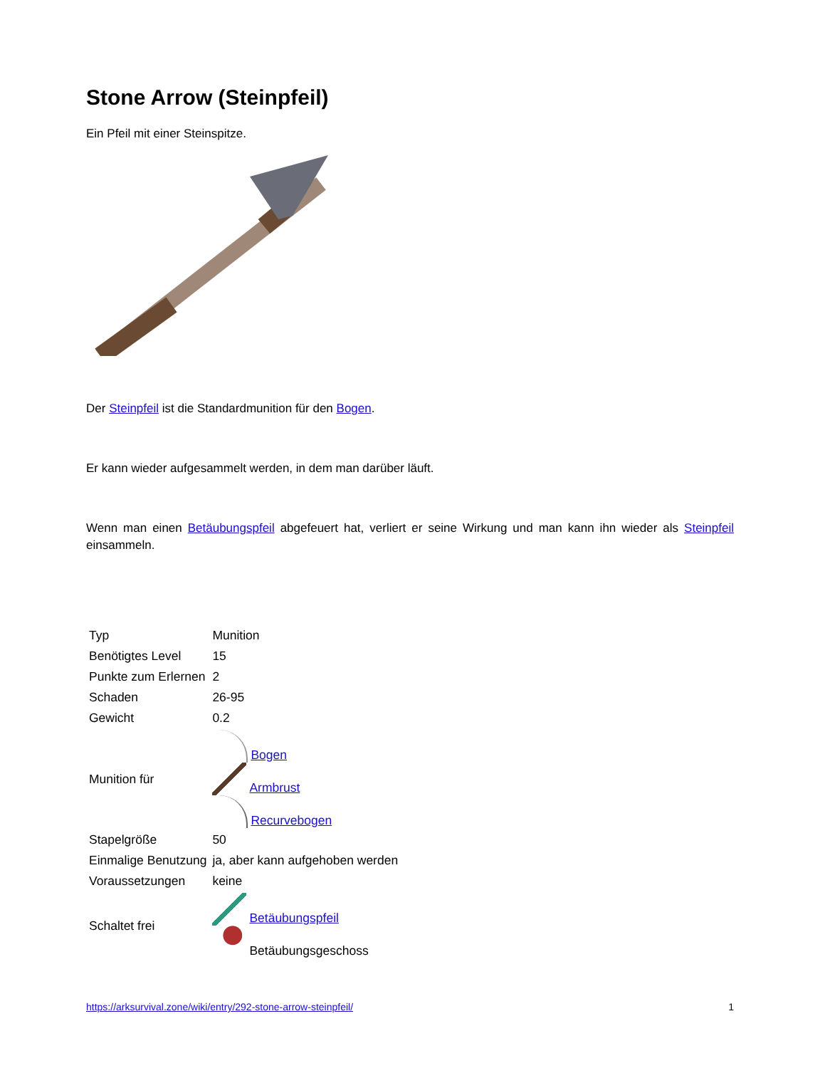Stone Arrow (Steinpfeil)
Ein Pfeil mit einer Steinspitze.
Der Steinpfeil ist die Standardmunition für den Bogen.
Er kann wieder aufgesammelt werden, in dem man darüber läuft.
Wenn man einen Betäubungspfeil abgefeuert hat, verliert er seine Wirkung und man kann ihn wieder als Steinpfeil einsammeln.
| Typ | Munition |
| Benötigtes Level | 15 |
| Punkte zum Erlernen | 2 |
| Schaden | 26-95 |
| Gewicht | 0.2 |
| Munition für | Bogen Armbrust Recurvebogen |
| Stapelgröße | 50 |
| Einmalige Benutzung | ja, aber kann aufgehoben werden |
| Voraussetzungen | keine |
| Schaltet frei | Betäubungspfeil Betäubungsgeschoss |
https://arksurvival.zone/wiki/entry/292-stone-arrow-steinpfeil/ 1